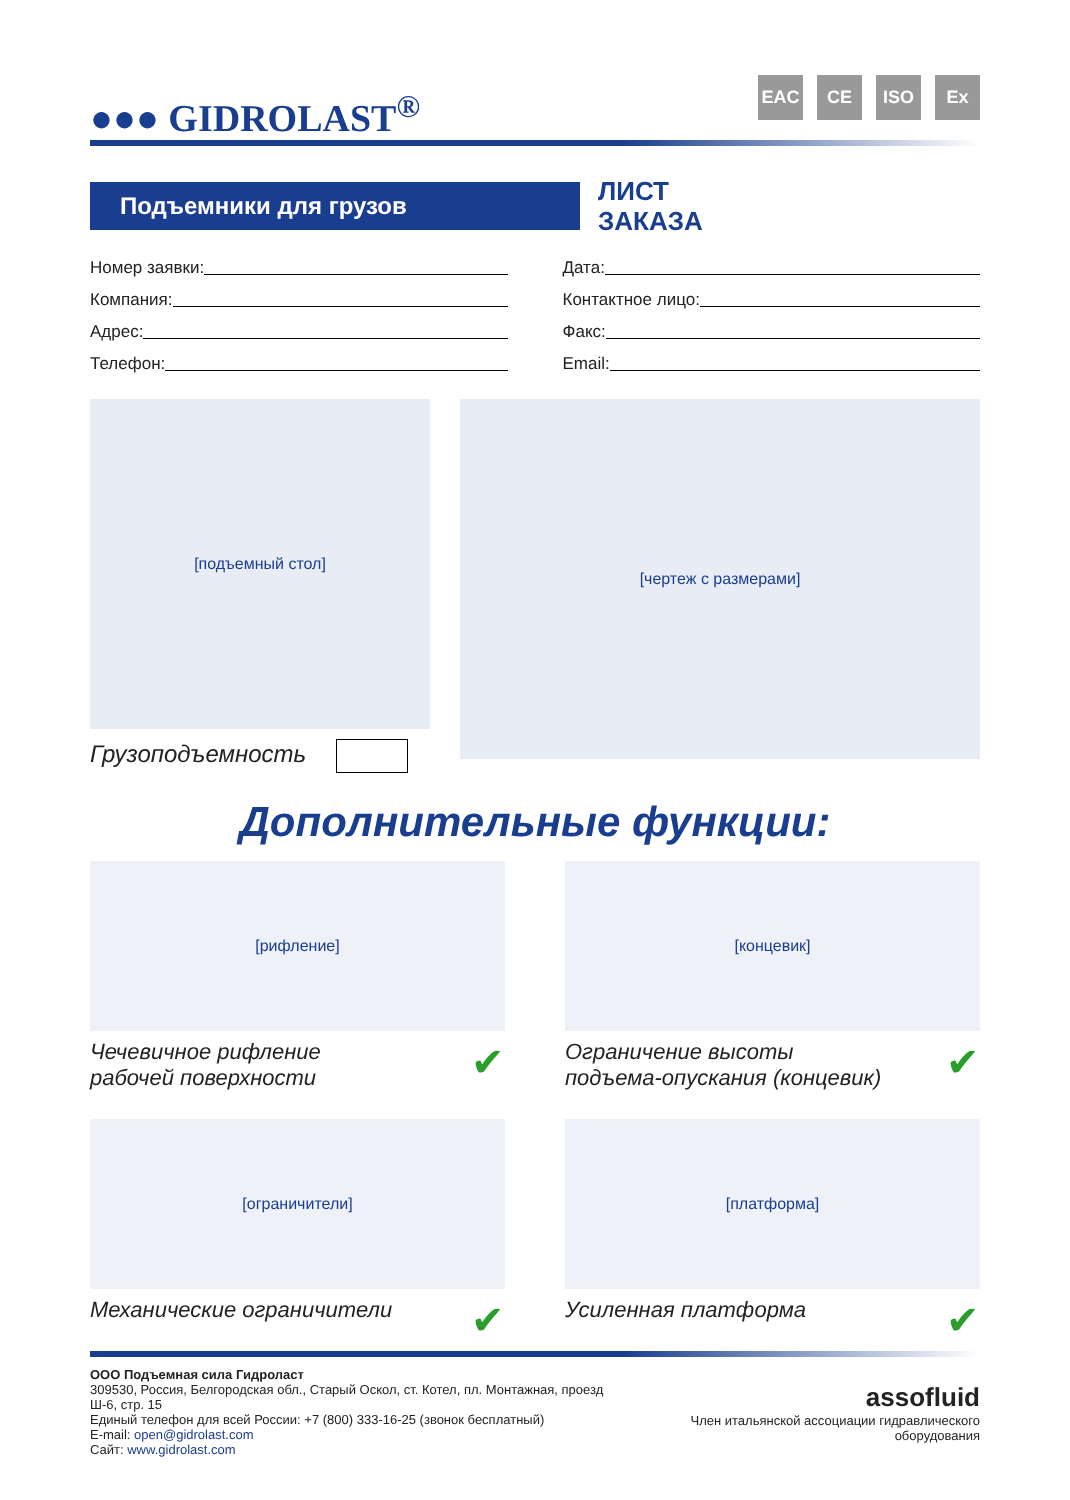●●● GIDROLAST<sup>®</sup>
EAC CE ISO Ex
Подъемники для грузов
ЛИСТ
ЗАКАЗА
Номер заявки:
Дата:
Компания:
Контактное лицо:
Адрес:
Факс:
Телефон:
Email:
[подъемный стол]
Грузоподъемность
[чертеж с размерами]
Дополнительные функции:
[рифление]
Чечевичное рифление
рабочей поверхности ✔
[концевик]
Ограничение высоты
подъема-опускания (концевик) ✔
[ограничители]
Механические ограничители ✔
[платформа]
Усиленная платформа ✔
ООО Подъемная сила Гидроласт
309530, Россия, Белгородская обл., Старый Оскол, ст. Котел, пл. Монтажная, проезд Ш-6, стр. 15
Единый телефон для всей России: +7 (800) 333-16-25 (звонок бесплатный)
E-mail: open@gidrolast.com
Сайт: www.gidrolast.com
assofluid
Член итальянской ассоциации гидравлического оборудования